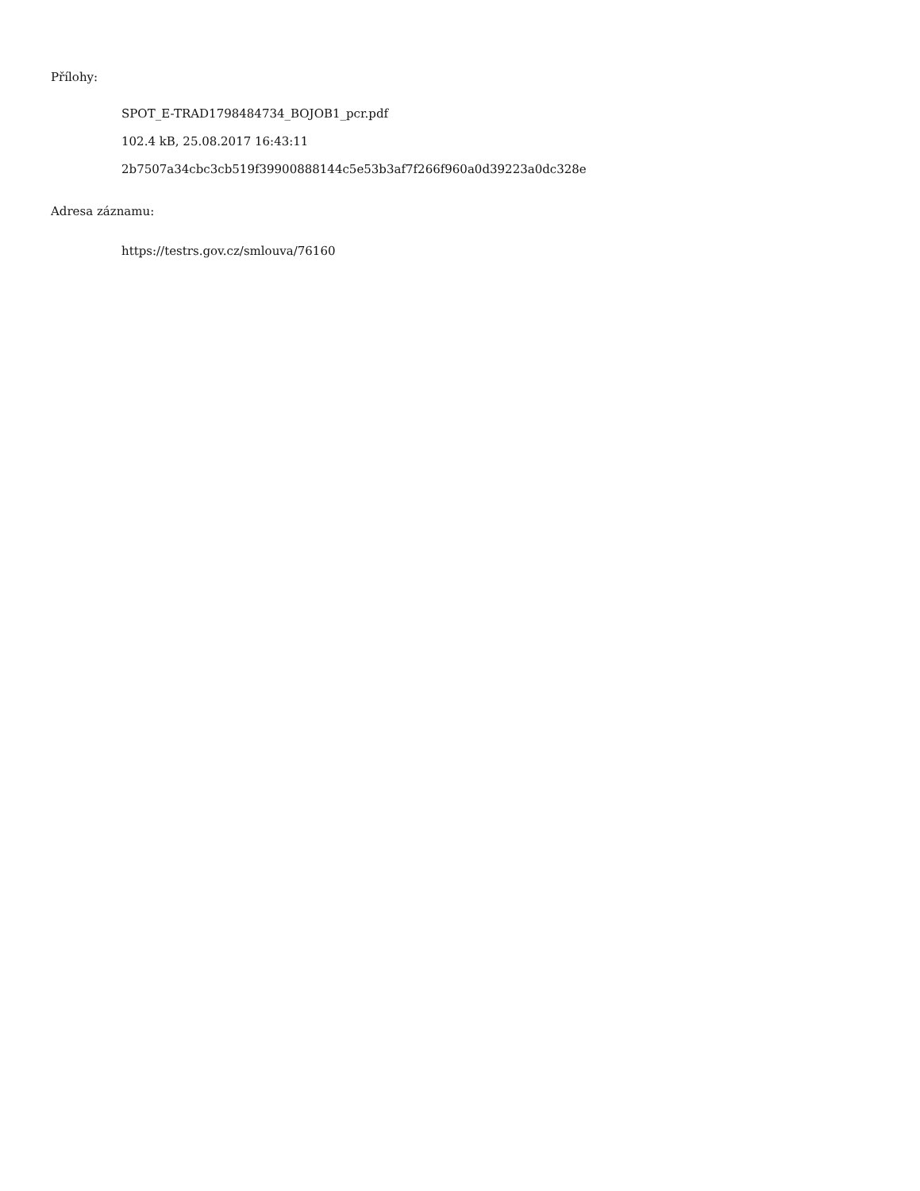Přílohy:
SPOT_E-TRAD1798484734_BOJOB1_pcr.pdf
102.4 kB, 25.08.2017 16:43:11
2b7507a34cbc3cb519f39900888144c5e53b3af7f266f960a0d39223a0dc328e
Adresa záznamu:
https://testrs.gov.cz/smlouva/76160